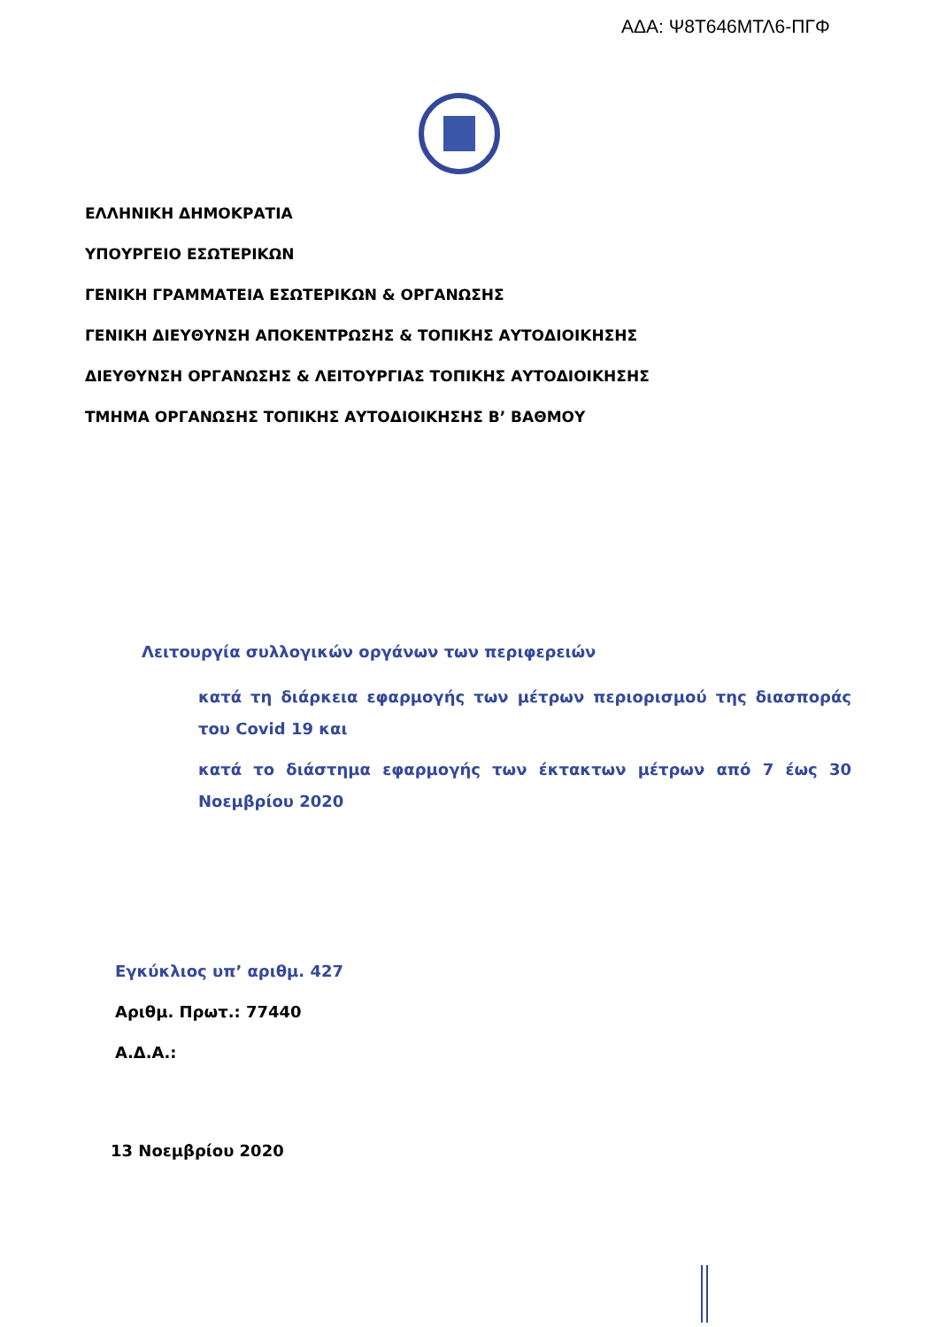ΑΔΑ: Ψ8Τ646ΜΤΛ6-ΠΓΦ
ΕΛΛΗΝΙΚΗ ΔΗΜΟΚΡΑΤΙΑ
ΥΠΟΥΡΓΕΙΟ ΕΣΩΤΕΡΙΚΩΝ
ΓΕΝΙΚΗ ΓΡΑΜΜΑΤΕΙΑ ΕΣΩΤΕΡΙΚΩΝ & ΟΡΓΑΝΩΣΗΣ
ΓΕΝΙΚΗ ΔΙΕΥΘΥΝΣΗ ΑΠΟΚΕΝΤΡΩΣΗΣ & ΤΟΠΙΚΗΣ ΑΥΤΟΔΙΟΙΚΗΣΗΣ
ΔΙΕΥΘΥΝΣΗ ΟΡΓΑΝΩΣΗΣ & ΛΕΙΤΟΥΡΓΙΑΣ ΤΟΠΙΚΗΣ ΑΥΤΟΔΙΟΙΚΗΣΗΣ
ΤΜΗΜΑ ΟΡΓΑΝΩΣΗΣ ΤΟΠΙΚΗΣ ΑΥΤΟΔΙΟΙΚΗΣΗΣ Β’ ΒΑΘΜΟΥ
Λειτουργία συλλογικών οργάνων των περιφερειών
κατά τη διάρκεια εφαρμογής των μέτρων περιορισμού της διασποράς του Covid 19 και
κατά το διάστημα εφαρμογής των έκτακτων μέτρων από 7 έως 30 Νοεμβρίου 2020
Εγκύκλιος υπ’ αριθμ. 427
Αριθμ. Πρωτ.: 77440
Α.Δ.Α.:
13 Νοεμβρίου 2020